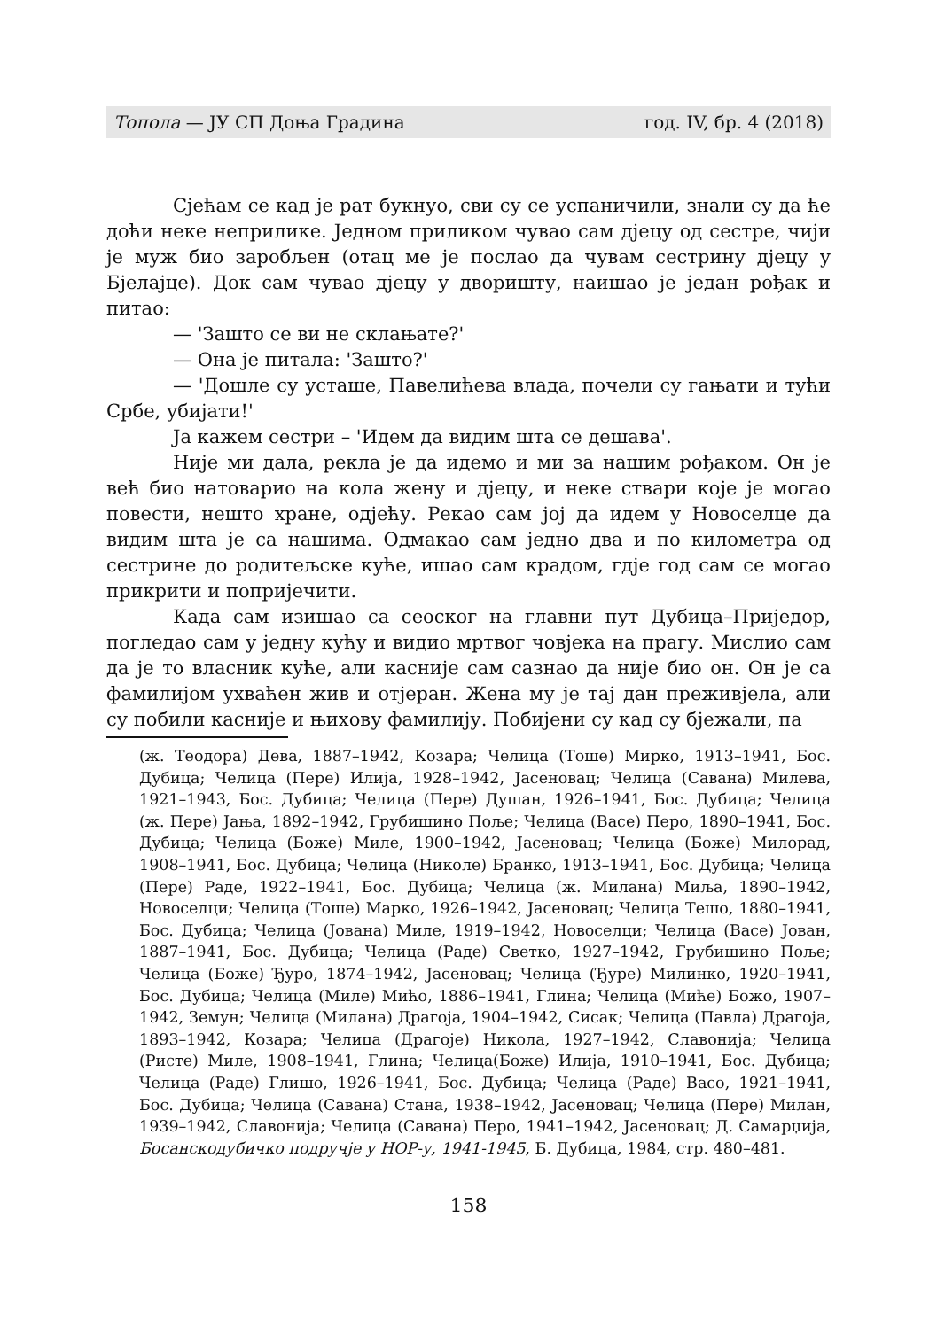Топола — ЈУ СП Доња Градина год. IV, бр. 4 (2018)
Сјећам се кад је рат букнуо, сви су се успаничили, знали су да ће доћи неке неприлике. Једном приликом чувао сам дјецу од сестре, чији је муж био заробљен (отац ме је послао да чувам сестрину дјецу у Бјелајце). Док сам чувао дјецу у дворишту, наишао је један рођак и питао:
— 'Зашто се ви не склањате?'
— Она је питала: 'Зашто?'
— 'Дошле су усташе, Павелићева влада, почели су гањати и тући Србе, убијати!'
Ја кажем сестри – 'Идем да видим шта се дешава'.
Није ми дала, рекла је да идемо и ми за нашим рођаком. Он је већ био натоварио на кола жену и дјецу, и неке ствари које је могао повести, нешто хране, одјећу. Рекао сам јој да идем у Новоселце да видим шта је са нашима. Одмакао сам једно два и по километра од сестрине до родитељске куће, ишао сам крадом, гдје год сам се могао прикрити и попријечити.
Када сам изишао са сеоског на главни пут Дубица–Приједор, погледао сам у једну кућу и видио мртвог човјека на прагу. Мислио сам да је то власник куће, али касније сам сазнао да није био он. Он је са фамилијом ухваћен жив и отјеран. Жена му је тај дан преживјела, али су побили касније и њихову фамилију. Побијени су кад су бјежали, па
(ж. Теодора) Дева, 1887–1942, Козара; Челица (Тоше) Мирко, 1913–1941, Бос. Дубица; Челица (Пере) Илија, 1928–1942, Јасеновац; Челица (Савана) Милева, 1921–1943, Бос. Дубица; Челица (Пере) Душан, 1926–1941, Бос. Дубица; Челица (ж. Пере) Јања, 1892–1942, Грубишино Поље; Челица (Васе) Перо, 1890–1941, Бос. Дубица; Челица (Боже) Миле, 1900–1942, Јасеновац; Челица (Боже) Милорад, 1908–1941, Бос. Дубица; Челица (Николе) Бранко, 1913–1941, Бос. Дубица; Челица (Пере) Раде, 1922–1941, Бос. Дубица; Челица (ж. Милана) Миља, 1890–1942, Новоселци; Челица (Тоше) Марко, 1926–1942, Јасеновац; Челица Тешо, 1880–1941, Бос. Дубица; Челица (Јована) Миле, 1919–1942, Новоселци; Челица (Васе) Јован, 1887–1941, Бос. Дубица; Челица (Раде) Светко, 1927–1942, Грубишино Поље; Челица (Боже) Ђуро, 1874–1942, Јасеновац; Челица (Ђуре) Милинко, 1920–1941, Бос. Дубица; Челица (Миле) Мићо, 1886–1941, Глина; Челица (Миће) Божо, 1907–1942, Земун; Челица (Милана) Драгоја, 1904–1942, Сисак; Челица (Павла) Драгоја, 1893–1942, Козара; Челица (Драгоје) Никола, 1927–1942, Славонија; Челица (Ристе) Миле, 1908–1941, Глина; Челица(Боже) Илија, 1910–1941, Бос. Дубица; Челица (Раде) Глишо, 1926–1941, Бос. Дубица; Челица (Раде) Васо, 1921–1941, Бос. Дубица; Челица (Савана) Стана, 1938–1942, Јасеновац; Челица (Пере) Милан, 1939–1942, Славонија; Челица (Савана) Перо, 1941–1942, Јасеновац; Д. Самарџија, Босанскодубичко подручје у НОР-у, 1941-1945, Б. Дубица, 1984, стр. 480–481.
158